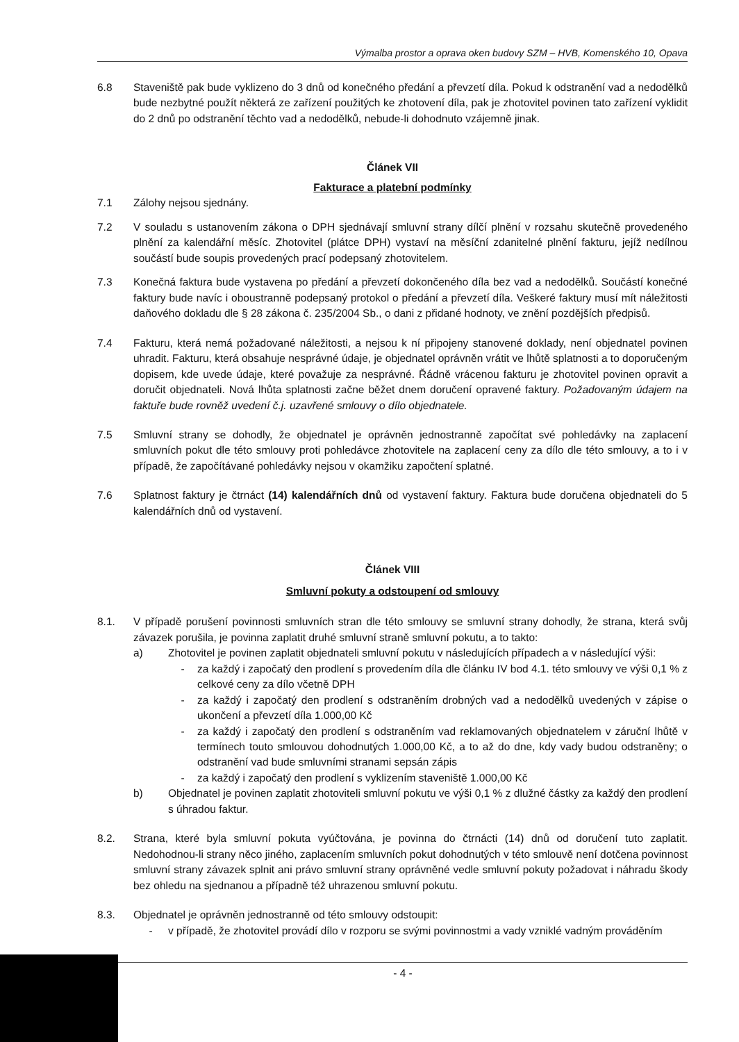Výmalba prostor a oprava oken budovy SZM – HVB, Komenského 10, Opava
6.8 Staveniště pak bude vyklizeno do 3 dnů od konečného předání a převzetí díla. Pokud k odstranění vad a nedodělků bude nezbytné použít některá ze zařízení použitých ke zhotovení díla, pak je zhotovitel povinen tato zařízení vyklidit do 2 dnů po odstranění těchto vad a nedodělků, nebude-li dohodnuto vzájemně jinak.
Článek VII
Fakturace a platební podmínky
7.1 Zálohy nejsou sjednány.
7.2 V souladu s ustanovením zákona o DPH sjednávají smluvní strany dílčí plnění v rozsahu skutečně provedeného plnění za kalendářní měsíc. Zhotovitel (plátce DPH) vystaví na měsíční zdanitelné plnění fakturu, jejíž nedílnou součástí bude soupis provedených prací podepsaný zhotovitelem.
7.3 Konečná faktura bude vystavena po předání a převzetí dokončeného díla bez vad a nedodělků. Součástí konečné faktury bude navíc i oboustranně podepsaný protokol o předání a převzetí díla. Veškeré faktury musí mít náležitosti daňového dokladu dle § 28 zákona č. 235/2004 Sb., o dani z přidané hodnoty, ve znění pozdějších předpisů.
7.4 Fakturu, která nemá požadované náležitosti, a nejsou k ní připojeny stanovené doklady, není objednatel povinen uhradit. Fakturu, která obsahuje nesprávné údaje, je objednatel oprávněn vrátit ve lhůtě splatnosti a to doporučeným dopisem, kde uvede údaje, které považuje za nesprávné. Řádně vrácenou fakturu je zhotovitel povinen opravit a doručit objednateli. Nová lhůta splatnosti začne běžet dnem doručení opravené faktury. Požadovaným údajem na faktuře bude rovněž uvedení č.j. uzavřené smlouvy o dílo objednatele.
7.5 Smluvní strany se dohodly, že objednatel je oprávněn jednostranně započítat své pohledávky na zaplacení smluvních pokut dle této smlouvy proti pohledávce zhotovitele na zaplacení ceny za dílo dle této smlouvy, a to i v případě, že započítávané pohledávky nejsou v okamžiku započtení splatné.
7.6 Splatnost faktury je čtrnáct (14) kalendářních dnů od vystavení faktury. Faktura bude doručena objednateli do 5 kalendářních dnů od vystavení.
Článek VIII
Smluvní pokuty a odstoupení od smlouvy
8.1. V případě porušení povinnosti smluvních stran dle této smlouvy se smluvní strany dohodly, že strana, která svůj závazek porušila, je povinna zaplatit druhé smluvní straně smluvní pokutu, a to takto:
a) Zhotovitel je povinen zaplatit objednateli smluvní pokutu v následujících případech a v následující výši:
- za každý i započatý den prodlení s provedením díla dle článku IV bod 4.1. této smlouvy ve výši 0,1 % z celkové ceny za dílo včetně DPH
- za každý i započatý den prodlení s odstraněním drobných vad a nedodělků uvedených v zápise o ukončení a převzetí díla 1.000,00 Kč
- za každý i započatý den prodlení s odstraněním vad reklamovaných objednatelem v záruční lhůtě v termínech touto smlouvou dohodnutých 1.000,00 Kč, a to až do dne, kdy vady budou odstraněny; o odstranění vad bude smluvními stranami sepsán zápis
- za každý i započatý den prodlení s vyklizením staveniště 1.000,00 Kč
b) Objednatel je povinen zaplatit zhotoviteli smluvní pokutu ve výši 0,1 % z dlužné částky za každý den prodlení s úhradou faktur.
8.2. Strana, které byla smluvní pokuta vyúčtována, je povinna do čtrnácti (14) dnů od doručení tuto zaplatit. Nedohodnou-li strany něco jiného, zaplacením smluvních pokut dohodnutých v této smlouvě není dotčena povinnost smluvní strany závazek splnit ani právo smluvní strany oprávněné vedle smluvní pokuty požadovat i náhradu škody bez ohledu na sjednanou a případně též uhrazenou smluvní pokutu.
8.3. Objednatel je oprávněn jednostranně od této smlouvy odstoupit:
- v případě, že zhotovitel provádí dílo v rozporu se svými povinnostmi a vady vzniklé vadným prováděním
- 4 -